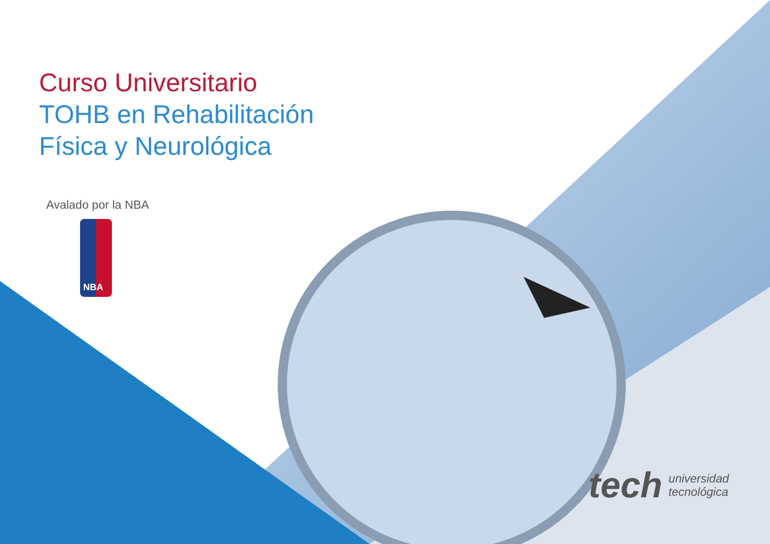Curso Universitario
TOHB en Rehabilitación
Física y Neurológica
Avalado por la NBA
NBA
tech universidad
tecnológica